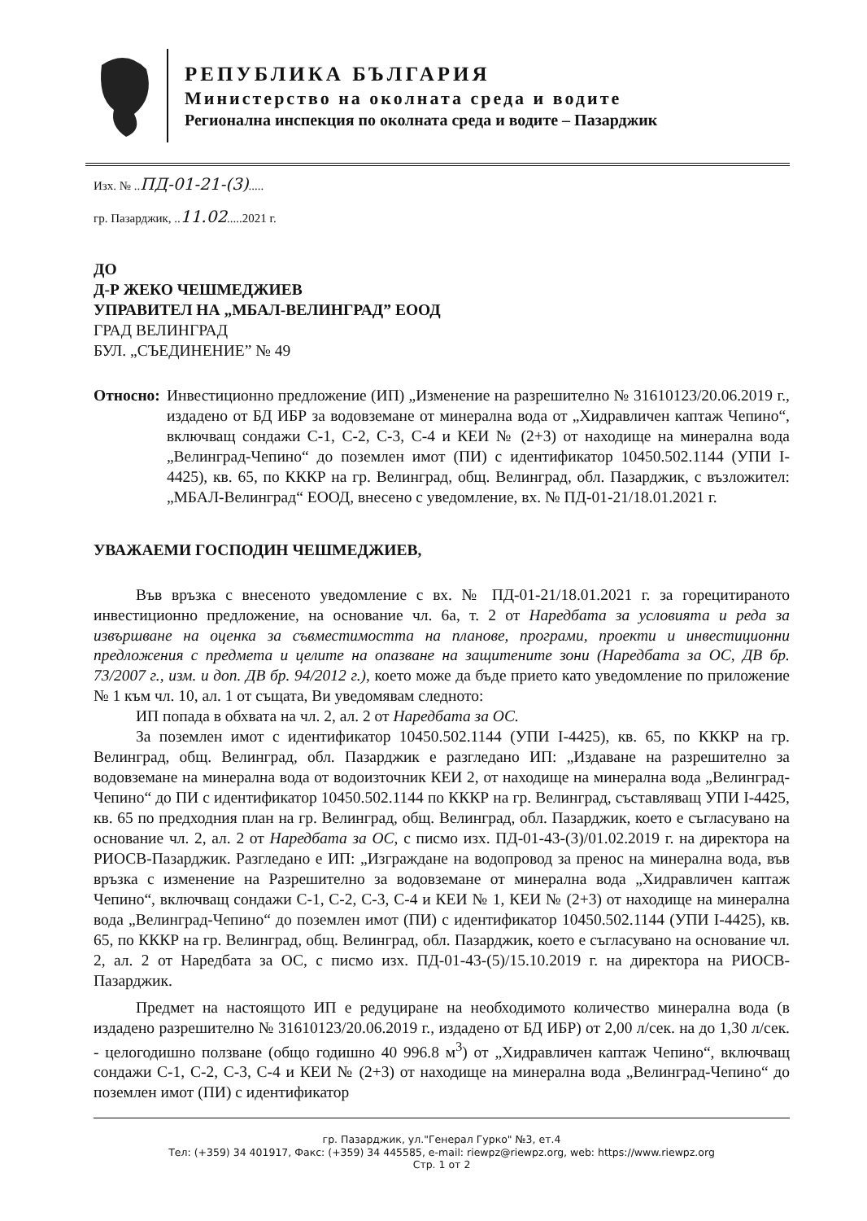РЕПУБЛИКА БЪЛГАРИЯ
Министерство на околната среда и водите
Регионална инспекция по околната среда и водите – Пазарджик
Изх. № ..ПД-01-21-(3).....
гр. Пазарджик, ..11.02.....2021 г.
ДО
Д-Р ЖЕКО ЧЕШМЕДЖИЕВ
УПРАВИТЕЛ НА „МБАЛ-ВЕЛИНГРАД” ЕООД
ГРАД ВЕЛИНГРАД
БУЛ. „СЪЕДИНЕНИЕ” № 49
Относно: Инвестиционно предложение (ИП) „Изменение на разрешително № 31610123/20.06.2019 г., издадено от БД ИБР за водовземане от минерална вода от „Хидравличен каптаж Чепино“, включващ сондажи С-1, С-2, С-3, С-4 и КЕИ № (2+3) от находище на минерална вода „Велинград-Чепино“ до поземлен имот (ПИ) с идентификатор 10450.502.1144 (УПИ I-4425), кв. 65, по КККР на гр. Велинград, общ. Велинград, обл. Пазарджик, с възложител: „МБАЛ-Велинград“ ЕООД, внесено с уведомление, вх. № ПД-01-21/18.01.2021 г.
УВАЖАЕМИ ГОСПОДИН ЧЕШМЕДЖИЕВ,
Във връзка с внесеното уведомление с вх. № ПД-01-21/18.01.2021 г. за горецитираното инвестиционно предложение, на основание чл. 6а, т. 2 от Наредбата за условията и реда за извършване на оценка за съвместимостта на планове, програми, проекти и инвестиционни предложения с предмета и целите на опазване на защитените зони (Наредбата за ОС, ДВ бр. 73/2007 г., изм. и доп. ДВ бр. 94/2012 г.), което може да бъде прието като уведомление по приложение № 1 към чл. 10, ал. 1 от същата, Ви уведомявам следното:
ИП попада в обхвата на чл. 2, ал. 2 от Наредбата за ОС.
За поземлен имот с идентификатор 10450.502.1144 (УПИ I-4425), кв. 65, по КККР на гр. Велинград, общ. Велинград, обл. Пазарджик е разгледано ИП: „Издаване на разрешително за водовземане на минерална вода от водоизточник КЕИ 2, от находище на минерална вода „Велинград-Чепино“ до ПИ с идентификатор 10450.502.1144 по КККР на гр. Велинград, съставляващ УПИ I-4425, кв. 65 по предходния план на гр. Велинград, общ. Велинград, обл. Пазарджик, което е съгласувано на основание чл. 2, ал. 2 от Наредбата за ОС, с писмо изх. ПД-01-43-(3)/01.02.2019 г. на директора на РИОСВ-Пазарджик. Разгледано е ИП: „Изграждане на водопровод за пренос на минерална вода, във връзка с изменение на Разрешително за водовземане от минерална вода „Хидравличен каптаж Чепино“, включващ сондажи С-1, С-2, С-3, С-4 и КЕИ № 1, КЕИ № (2+3) от находище на минерална вода „Велинград-Чепино“ до поземлен имот (ПИ) с идентификатор 10450.502.1144 (УПИ I-4425), кв. 65, по КККР на гр. Велинград, общ. Велинград, обл. Пазарджик, което е съгласувано на основание чл. 2, ал. 2 от Наредбата за ОС, с писмо изх. ПД-01-43-(5)/15.10.2019 г. на директора на РИОСВ-Пазарджик.
Предмет на настоящото ИП е редуциране на необходимото количество минерална вода (в издадено разрешително № 31610123/20.06.2019 г., издадено от БД ИБР) от 2,00 л/сек. на до 1,30 л/сек. - целогодишно ползване (общо годишно 40 996.8 м<sup>3</sup>) от „Хидравличен каптаж Чепино“, включващ сондажи С-1, С-2, С-3, С-4 и КЕИ № (2+3) от находище на минерална вода „Велинград-Чепино“ до поземлен имот (ПИ) с идентификатор
гр. Пазарджик, ул."Генерал Гурко" №3, ет.4
Тел: (+359) 34 401917, Факс: (+359) 34 445585, e-mail: riewpz@riewpz.org, web: https://www.riewpz.org
Стр. 1 от 2